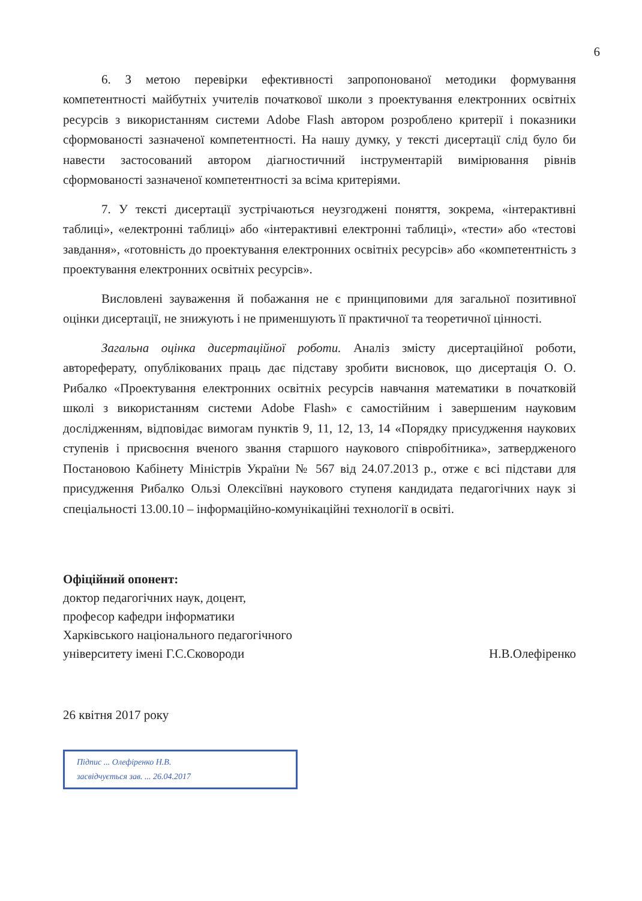6
6. З метою перевірки ефективності запропонованої методики формування компетентності майбутніх учителів початкової школи з проектування електронних освітніх ресурсів з використанням системи Adobe Flash автором розроблено критерії і показники сформованості зазначеної компетентності. На нашу думку, у тексті дисертації слід було би навести застосований автором діагностичний інструментарій вимірювання рівнів сформованості зазначеної компетентності за всіма критеріями.
7. У тексті дисертації зустрічаються неузгоджені поняття, зокрема, «інтерактивні таблиці», «електронні таблиці» або «інтерактивні електронні таблиці», «тести» або «тестові завдання», «готовність до проектування електронних освітніх ресурсів» або «компетентність з проектування електронних освітніх ресурсів».
Висловлені зауваження й побажання не є принциповими для загальної позитивної оцінки дисертації, не знижують і не применшують її практичної та теоретичної цінності.
Загальна оцінка дисертаційної роботи. Аналіз змісту дисертаційної роботи, автореферату, опублікованих праць дає підставу зробити висновок, що дисертація О. О. Рибалко «Проектування електронних освітніх ресурсів навчання математики в початковій школі з використанням системи Adobe Flash» є самостійним і завершеним науковим дослідженням, відповідає вимогам пунктів 9, 11, 12, 13, 14 «Порядку присудження наукових ступенів і присвоєння вченого звання старшого наукового співробітника», затвердженого Постановою Кабінету Міністрів України № 567 від 24.07.2013 р., отже є всі підстави для присудження Рибалко Ользі Олексіївні наукового ступеня кандидата педагогічних наук зі спеціальності 13.00.10 – інформаційно-комунікаційні технології в освіті.
Офіційний опонент:
доктор педагогічних наук, доцент,
професор кафедри інформатики
Харківського національного педагогічного
університету імені Г.С.Сковороди Н.В.Олефіренко
26 квітня 2017 року
Підпис ... Олефіренко Н.В.
засвідчується зав. ... 26.04.2017